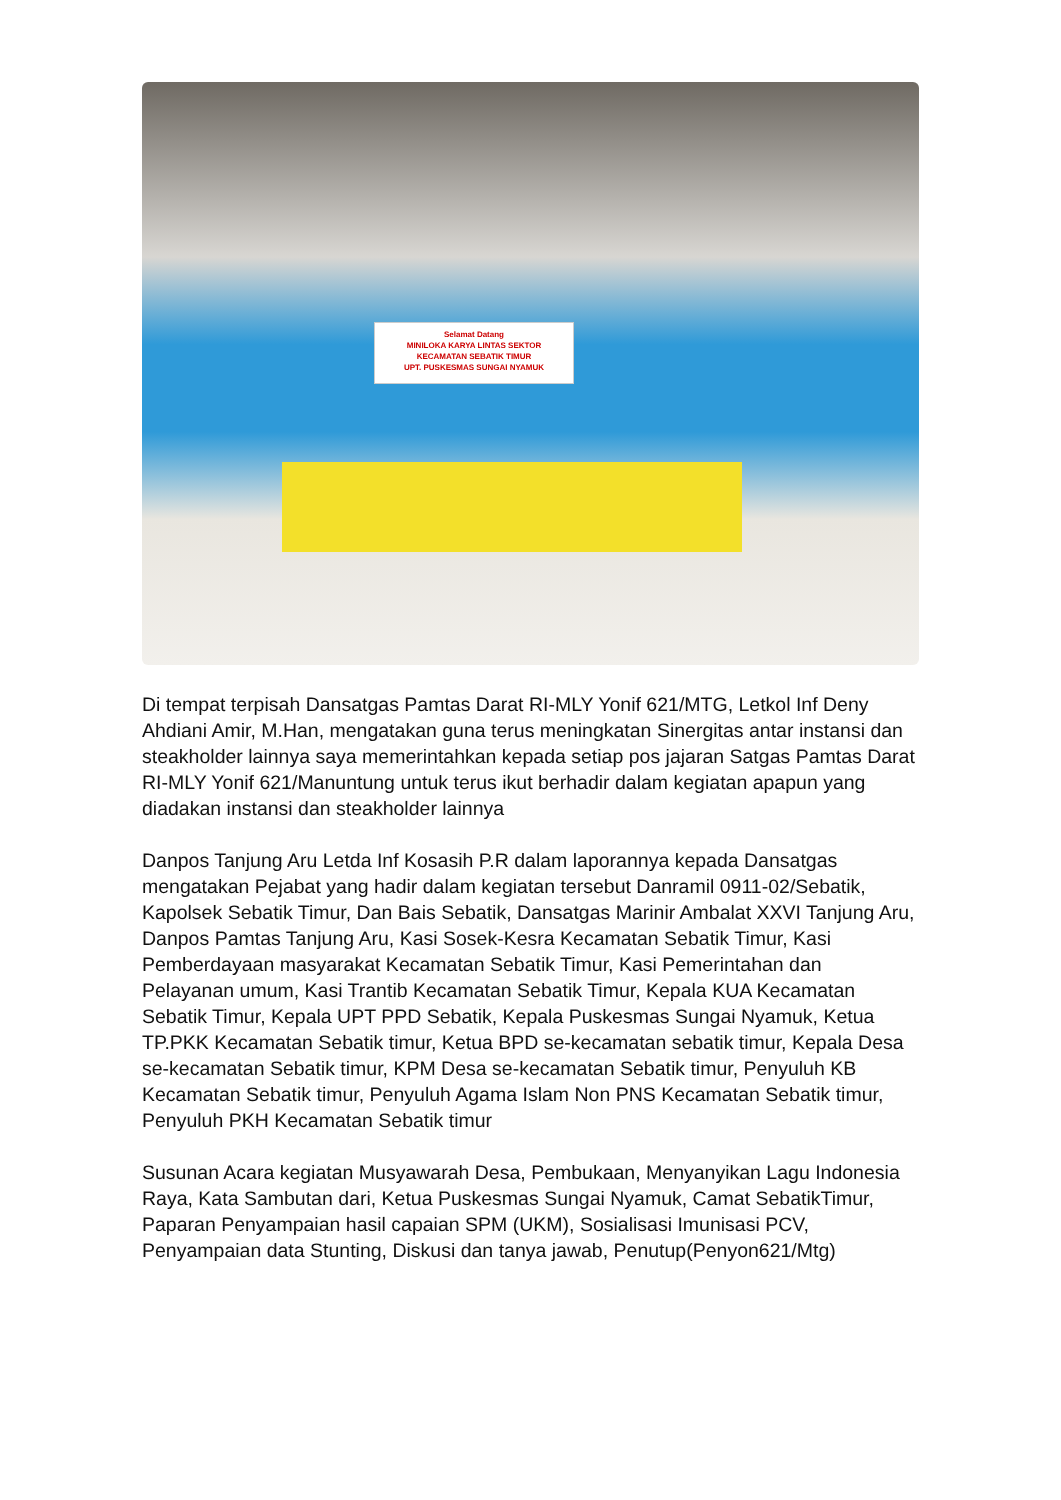Selamat Datang
MINILOKA KARYA LINTAS SEKTOR
KECAMATAN SEBATIK TIMUR
UPT. PUSKESMAS SUNGAI NYAMUK
Di tempat terpisah Dansatgas Pamtas Darat RI-MLY Yonif 621/MTG, Letkol Inf Deny Ahdiani Amir, M.Han, mengatakan guna terus meningkatan Sinergitas antar instansi dan steakholder lainnya saya memerintahkan kepada setiap pos jajaran Satgas Pamtas Darat RI-MLY Yonif 621/Manuntung untuk terus ikut berhadir dalam kegiatan apapun yang diadakan instansi dan steakholder lainnya
Danpos Tanjung Aru Letda Inf Kosasih P.R dalam laporannya kepada Dansatgas mengatakan Pejabat yang hadir dalam kegiatan tersebut Danramil 0911-02/Sebatik, Kapolsek Sebatik Timur, Dan Bais Sebatik, Dansatgas Marinir Ambalat XXVI Tanjung Aru, Danpos Pamtas Tanjung Aru, Kasi Sosek-Kesra Kecamatan Sebatik Timur, Kasi Pemberdayaan masyarakat Kecamatan Sebatik Timur, Kasi Pemerintahan dan Pelayanan umum, Kasi Trantib Kecamatan Sebatik Timur, Kepala KUA Kecamatan Sebatik Timur, Kepala UPT PPD Sebatik, Kepala Puskesmas Sungai Nyamuk, Ketua TP.PKK Kecamatan Sebatik timur, Ketua BPD se-kecamatan sebatik timur, Kepala Desa se-kecamatan Sebatik timur, KPM Desa se-kecamatan Sebatik timur, Penyuluh KB Kecamatan Sebatik timur, Penyuluh Agama Islam Non PNS Kecamatan Sebatik timur, Penyuluh PKH Kecamatan Sebatik timur
Susunan Acara kegiatan Musyawarah Desa, Pembukaan, Menyanyikan Lagu Indonesia Raya, Kata Sambutan dari, Ketua Puskesmas Sungai Nyamuk, Camat SebatikTimur, Paparan Penyampaian hasil capaian SPM (UKM), Sosialisasi Imunisasi PCV, Penyampaian data Stunting, Diskusi dan tanya jawab, Penutup(Penyon621/Mtg)